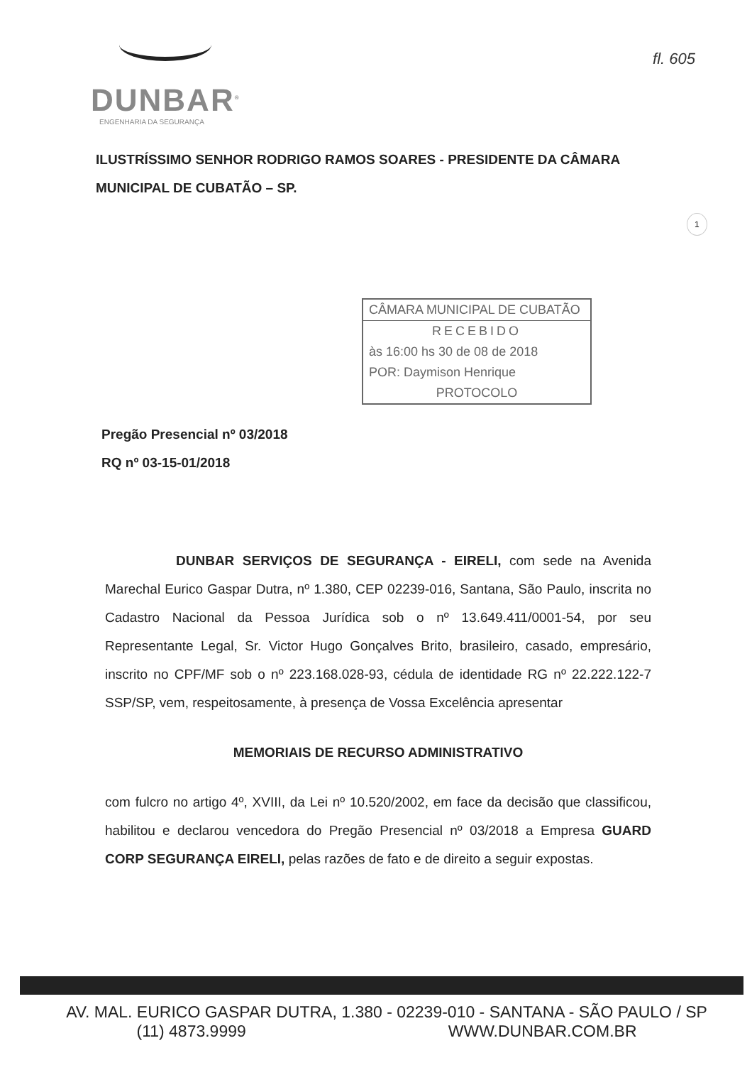DUNBAR<sup>®</sup>
ENGENHARIA DA SEGURANÇA
fl. 605
ILUSTRÍSSIMO SENHOR RODRIGO RAMOS SOARES - PRESIDENTE DA CÂMARA MUNICIPAL DE CUBATÃO – SP.
1
CÂMARA MUNICIPAL DE CUBATÃO
RECEBIDO
às 16:00 hs 30 de 08 de 2018
POR: Daymison Henrique
PROTOCOLO
Pregão Presencial nº 03/2018
RQ nº 03-15-01/2018
DUNBAR SERVIÇOS DE SEGURANÇA - EIRELI, com sede na Avenida Marechal Eurico Gaspar Dutra, nº 1.380, CEP 02239-016, Santana, São Paulo, inscrita no Cadastro Nacional da Pessoa Jurídica sob o nº 13.649.411/0001-54, por seu Representante Legal, Sr. Victor Hugo Gonçalves Brito, brasileiro, casado, empresário, inscrito no CPF/MF sob o nº 223.168.028-93, cédula de identidade RG nº 22.222.122-7 SSP/SP, vem, respeitosamente, à presença de Vossa Excelência apresentar
MEMORIAIS DE RECURSO ADMINISTRATIVO
com fulcro no artigo 4º, XVIII, da Lei nº 10.520/2002, em face da decisão que classificou, habilitou e declarou vencedora do Pregão Presencial nº 03/2018 a Empresa GUARD CORP SEGURANÇA EIRELI, pelas razões de fato e de direito a seguir expostas.
AV. MAL. EURICO GASPAR DUTRA, 1.380 - 02239-010 - SANTANA - SÃO PAULO / SP
(11) 4873.9999 WWW.DUNBAR.COM.BR